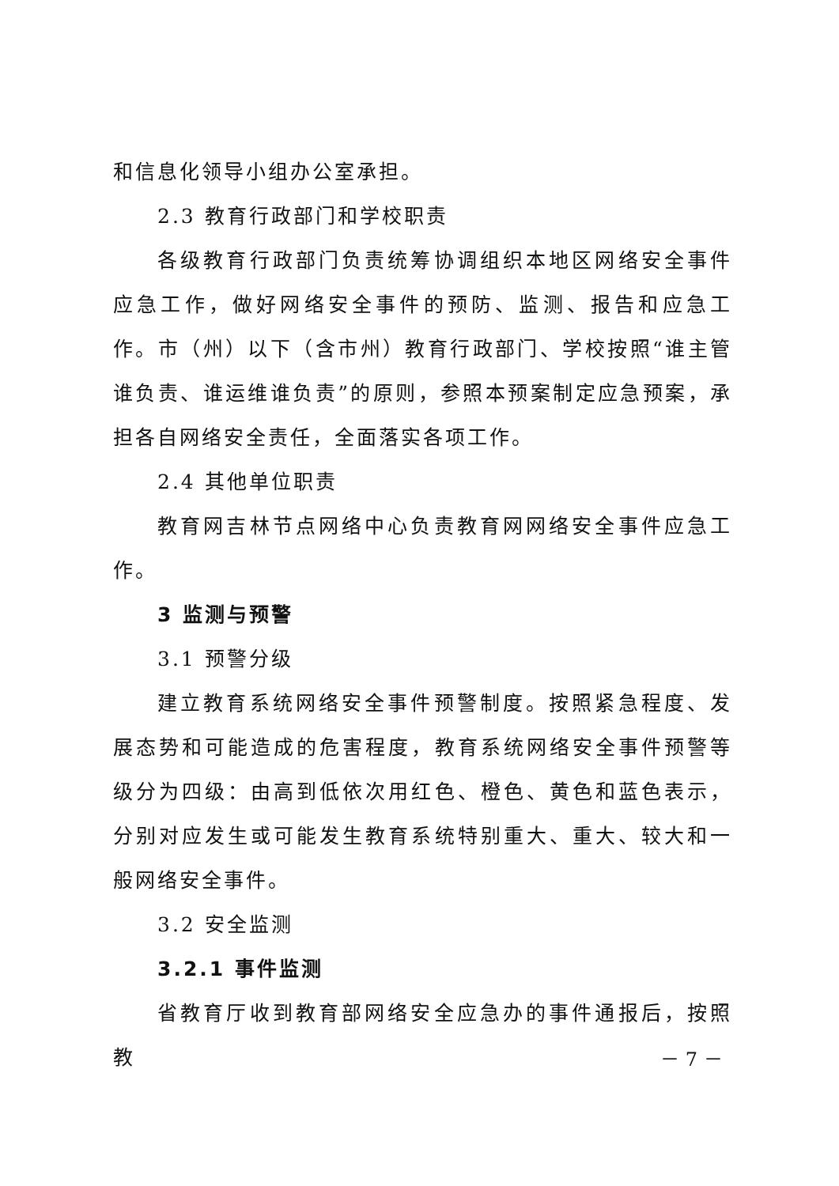和信息化领导小组办公室承担。
2.3 教育行政部门和学校职责
各级教育行政部门负责统筹协调组织本地区网络安全事件应急工作，做好网络安全事件的预防、监测、报告和应急工作。市（州）以下（含市州）教育行政部门、学校按照“谁主管谁负责、谁运维谁负责”的原则，参照本预案制定应急预案，承担各自网络安全责任，全面落实各项工作。
2.4 其他单位职责
教育网吉林节点网络中心负责教育网网络安全事件应急工作。
3 监测与预警
3.1 预警分级
建立教育系统网络安全事件预警制度。按照紧急程度、发展态势和可能造成的危害程度，教育系统网络安全事件预警等级分为四级：由高到低依次用红色、橙色、黄色和蓝色表示，分别对应发生或可能发生教育系统特别重大、重大、较大和一般网络安全事件。
3.2 安全监测
3.2.1 事件监测
省教育厅收到教育部网络安全应急办的事件通报后，按照教
－ 7 －